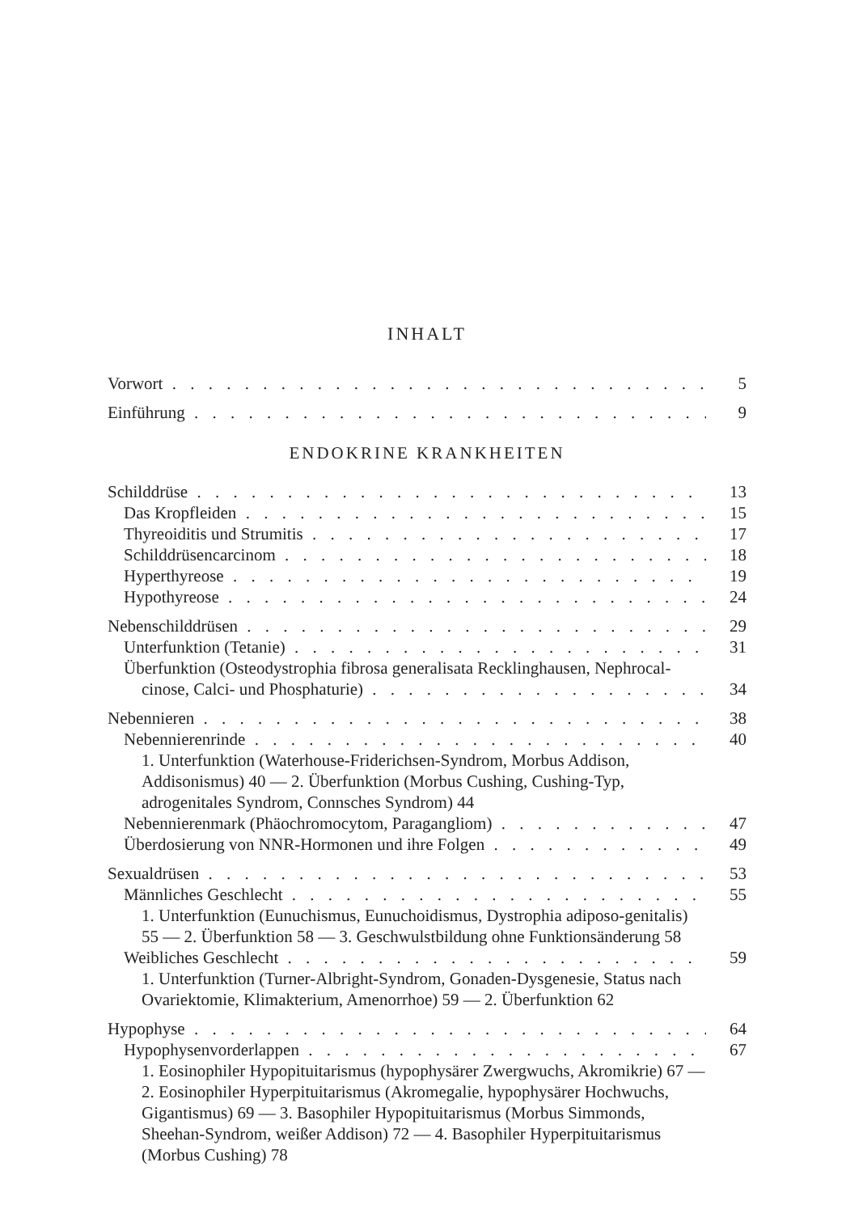INHALT
Vorwort 5
Einführung 9
ENDOKRINE KRANKHEITEN
Schilddrüse 13
Das Kropfleiden 15
Thyreoiditis und Strumitis 17
Schilddrüsencarcinom 18
Hyperthyreose 19
Hypothyreose 24
Nebenschilddrüsen 29
Unterfunktion (Tetanie) 31
Überfunktion (Osteodystrophia fibrosa generalisata Recklinghausen, Nephrocal-
cinose, Calci- und Phosphaturie) 34
Nebennieren 38
Nebennierenrinde 40
1. Unterfunktion (Waterhouse-Friderichsen-Syndrom, Morbus Addison, Addisonismus) 40 — 2. Überfunktion (Morbus Cushing, Cushing-Typ, adrogenitales Syndrom, Connsches Syndrom) 44
Nebennierenmark (Phäochromocytom, Paragangliom) 47
Überdosierung von NNR-Hormonen und ihre Folgen 49
Sexualdrüsen 53
Männliches Geschlecht 55
1. Unterfunktion (Eunuchismus, Eunuchoidismus, Dystrophia adiposo-genitalis) 55 — 2. Überfunktion 58 — 3. Geschwulstbildung ohne Funktionsänderung 58
Weibliches Geschlecht 59
1. Unterfunktion (Turner-Albright-Syndrom, Gonaden-Dysgenesie, Status nach Ovariektomie, Klimakterium, Amenorrhoe) 59 — 2. Überfunktion 62
Hypophyse 64
Hypophysenvorderlappen 67
1. Eosinophiler Hypopituitarismus (hypophysärer Zwergwuchs, Akromikrie) 67 — 2. Eosinophiler Hyperpituitarismus (Akromegalie, hypophysärer Hochwuchs, Gigantismus) 69 — 3. Basophiler Hypopituitarismus (Morbus Simmonds, Sheehan-Syndrom, weißer Addison) 72 — 4. Basophiler Hyperpituitarismus (Morbus Cushing) 78